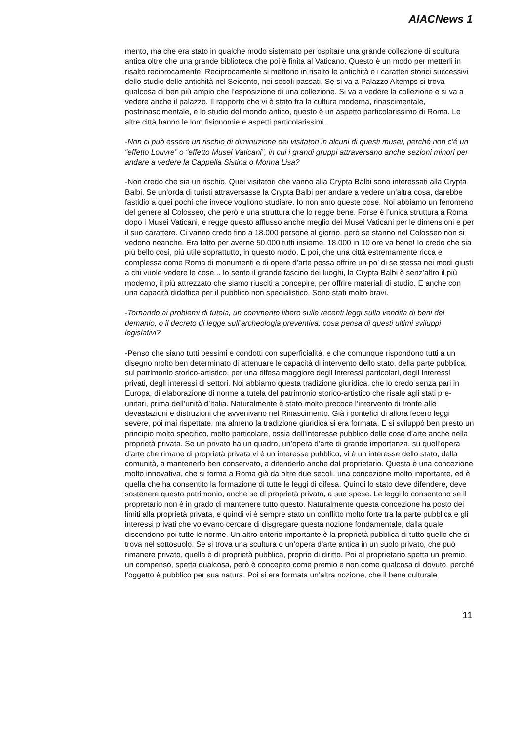AIACNews 1
mento, ma che era stato in qualche modo sistemato per ospitare una grande collezione di scultura antica oltre che una grande biblioteca che poi è finita al Vaticano. Questo è un modo per metterli in risalto reciprocamente. Reciprocamente si mettono in risalto le antichità e i caratteri storici successivi dello studio delle antichità nel Seicento, nei secoli passati. Se si va a Palazzo Altemps si trova qualcosa di ben più ampio che l’esposizione di una collezione. Si va a vedere la collezione e si va a vedere anche il palazzo. Il rapporto che vi è stato fra la cultura moderna, rinascimentale, postrinascimentale, e lo studio del mondo antico, questo è un aspetto particolarissimo di Roma. Le altre città hanno le loro fisionomie e aspetti particolarissimi.
-Non ci può essere un rischio di diminuzione dei visitatori in alcuni di questi musei, perché non c’é un “effetto Louvre” o “effetto Musei Vaticani”, in cui i grandi gruppi attraversano anche sezioni minori per andare a vedere la Cappella Sistina o Monna Lisa?
-Non credo che sia un rischio. Quei visitatori che vanno alla Crypta Balbi sono interessati alla Crypta Balbi. Se un’orda di turisti attraversasse la Crypta Balbi per andare a vedere un’altra cosa, darebbe fastidio a quei pochi che invece vogliono studiare. Io non amo queste cose. Noi abbiamo un fenomeno del genere al Colosseo, che però è una struttura che lo regge bene. Forse è l’unica struttura a Roma dopo i Musei Vaticani, e regge questo afflusso anche meglio dei Musei Vaticani per le dimensioni e per il suo carattere. Ci vanno credo fino a 18.000 persone al giorno, però se stanno nel Colosseo non si vedono neanche. Era fatto per averne 50.000 tutti insieme. 18.000 in 10 ore va bene! Io credo che sia più bello così, più utile soprattutto, in questo modo. E poi, che una città estremamente ricca e complessa come Roma di monumenti e di opere d’arte possa offrire un po’ di se stessa nei modi giusti a chi vuole vedere le cose... Io sento il grande fascino dei luoghi, la Crypta Balbi è senz’altro il più moderno, il più attrezzato che siamo riusciti a concepire, per offrire materiali di studio. E anche con una capacità didattica per il pubblico non specialistico. Sono stati molto bravi.
-Tornando ai problemi di tutela, un commento libero sulle recenti leggi sulla vendita di beni del demanio, o il decreto di legge sull’archeologia preventiva: cosa pensa di questi ultimi sviluppi legislativi?
-Penso che siano tutti pessimi e condotti con superficialità, e che comunque rispondono tutti a un disegno molto ben determinato di attenuare le capacità di intervento dello stato, della parte pubblica, sul patrimonio storico-artistico, per una difesa maggiore degli interessi particolari, degli interessi privati, degli interessi di settori. Noi abbiamo questa tradizione giuridica, che io credo senza pari in Europa, di elaborazione di norme a tutela del patrimonio storico-artistico che risale agli stati pre-unitari, prima dell’unità d’Italia. Naturalmente è stato molto precoce l’intervento di fronte alle devastazioni e distruzioni che avvenivano nel Rinascimento. Già i pontefici di allora fecero leggi severe, poi mai rispettate, ma almeno la tradizione giuridica si era formata. E si sviluppò ben presto un principio molto specifico, molto particolare, ossia dell’interesse pubblico delle cose d’arte anche nella proprietà privata. Se un privato ha un quadro, un’opera d’arte di grande importanza, su quell’opera d’arte che rimane di proprietà privata vi è un interesse pubblico, vi è un interesse dello stato, della comunità, a mantenerlo ben conservato, a difenderlo anche dal proprietario. Questa è una concezione molto innovativa, che si forma a Roma già da oltre due secoli, una concezione molto importante, ed è quella che ha consentito la formazione di tutte le leggi di difesa. Quindi lo stato deve difendere, deve sostenere questo patrimonio, anche se di proprietà privata, a sue spese. Le leggi lo consentono se il propretario non è in grado di mantenere tutto questo. Naturalmente questa concezione ha posto dei limiti alla proprietà privata, e quindi vi è sempre stato un conflitto molto forte tra la parte pubblica e gli interessi privati che volevano cercare di disgregare questa nozione fondamentale, dalla quale discendono poi tutte le norme. Un altro criterio importante è la proprietà pubblica di tutto quello che si trova nel sottosuolo. Se si trova una scultura o un’opera d’arte antica in un suolo privato, che può rimanere privato, quella è di proprietà pubblica, proprio di diritto. Poi al proprietario spetta un premio, un compenso, spetta qualcosa, però è concepito come premio e non come qualcosa di dovuto, perché l’oggetto è pubblico per sua natura. Poi si era formata un’altra nozione, che il bene culturale
11